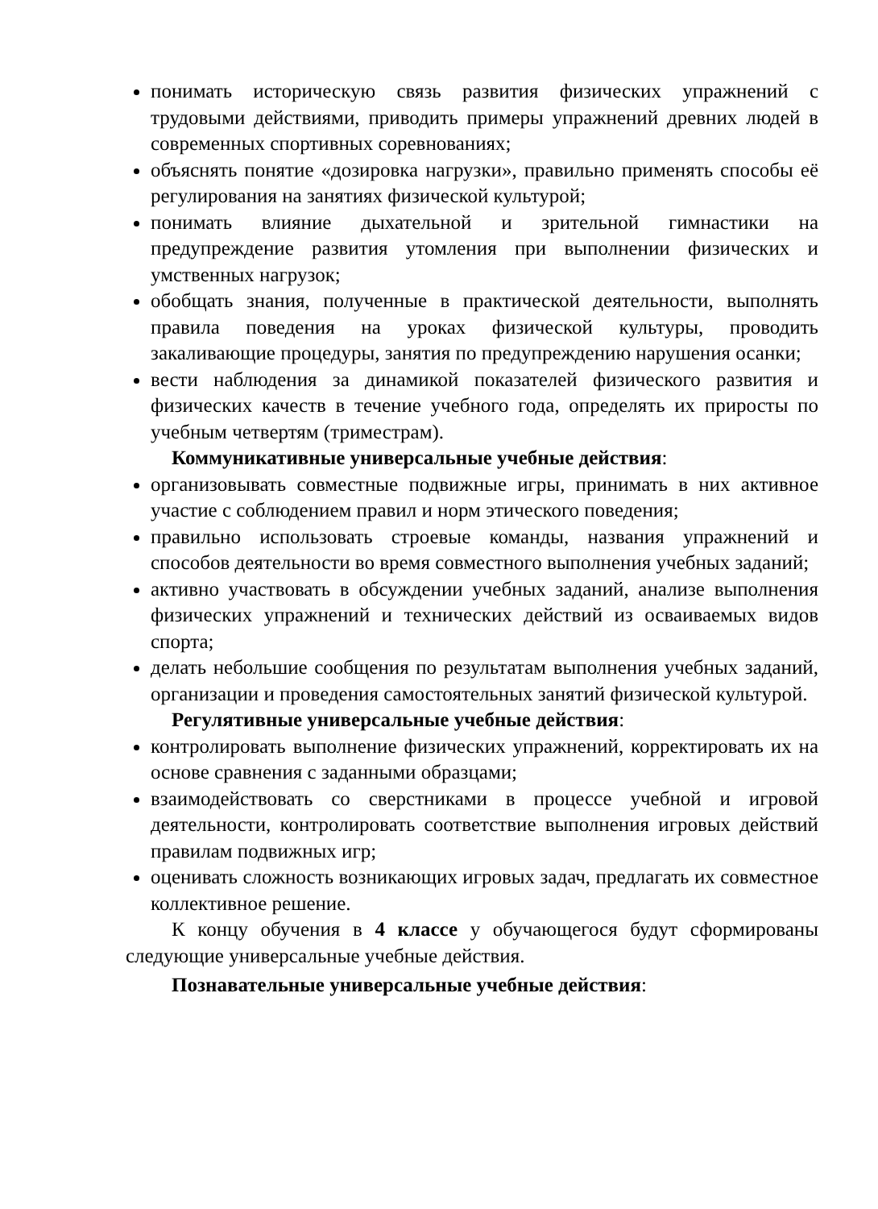понимать историческую связь развития физических упражнений с трудовыми действиями, приводить примеры упражнений древних людей в современных спортивных соревнованиях;
объяснять понятие «дозировка нагрузки», правильно применять способы её регулирования на занятиях физической культурой;
понимать влияние дыхательной и зрительной гимнастики на предупреждение развития утомления при выполнении физических и умственных нагрузок;
обобщать знания, полученные в практической деятельности, выполнять правила поведения на уроках физической культуры, проводить закаливающие процедуры, занятия по предупреждению нарушения осанки;
вести наблюдения за динамикой показателей физического развития и физических качеств в течение учебного года, определять их приросты по учебным четвертям (триместрам).
Коммуникативные универсальные учебные действия:
организовывать совместные подвижные игры, принимать в них активное участие с соблюдением правил и норм этического поведения;
правильно использовать строевые команды, названия упражнений и способов деятельности во время совместного выполнения учебных заданий;
активно участвовать в обсуждении учебных заданий, анализе выполнения физических упражнений и технических действий из осваиваемых видов спорта;
делать небольшие сообщения по результатам выполнения учебных заданий, организации и проведения самостоятельных занятий физической культурой.
Регулятивные универсальные учебные действия:
контролировать выполнение физических упражнений, корректировать их на основе сравнения с заданными образцами;
взаимодействовать со сверстниками в процессе учебной и игровой деятельности, контролировать соответствие выполнения игровых действий правилам подвижных игр;
оценивать сложность возникающих игровых задач, предлагать их совместное коллективное решение.
К концу обучения в 4 классе у обучающегося будут сформированы следующие универсальные учебные действия.
Познавательные универсальные учебные действия: